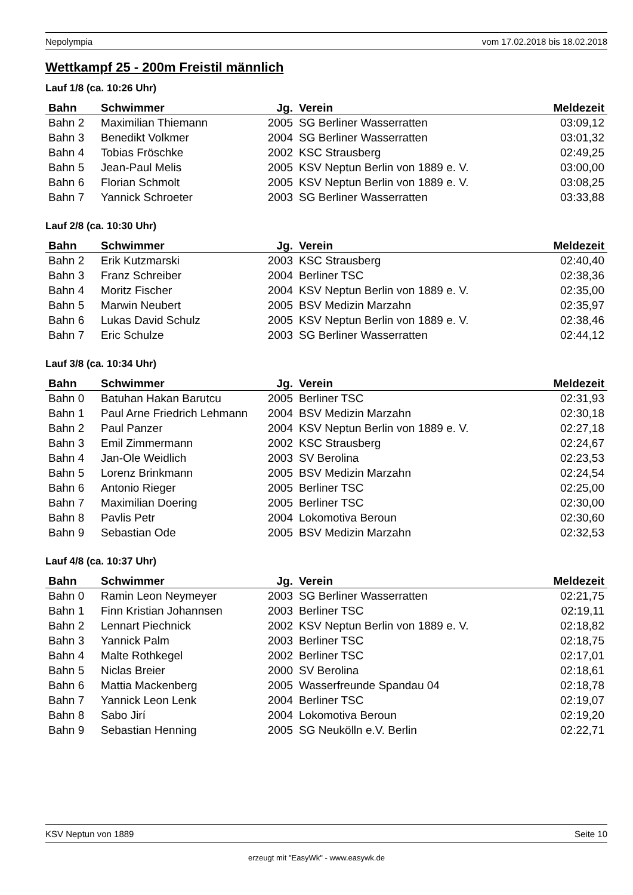Nepolympia vom 17.02.2018 bis 18.02.2018
Wettkampf 25 - 200m Freistil männlich
Lauf 1/8 (ca. 10:26 Uhr)
| Bahn | Schwimmer | Jg. | Verein | Meldezeit |
| --- | --- | --- | --- | --- |
| Bahn 2 | Maximilian Thiemann | 2005 | SG Berliner Wasserratten | 03:09,12 |
| Bahn 3 | Benedikt Volkmer | 2004 | SG Berliner Wasserratten | 03:01,32 |
| Bahn 4 | Tobias Fröschke | 2002 | KSC Strausberg | 02:49,25 |
| Bahn 5 | Jean-Paul Melis | 2005 | KSV Neptun Berlin von 1889 e. V. | 03:00,00 |
| Bahn 6 | Florian Schmolt | 2005 | KSV Neptun Berlin von 1889 e. V. | 03:08,25 |
| Bahn 7 | Yannick Schroeter | 2003 | SG Berliner Wasserratten | 03:33,88 |
Lauf 2/8 (ca. 10:30 Uhr)
| Bahn | Schwimmer | Jg. | Verein | Meldezeit |
| --- | --- | --- | --- | --- |
| Bahn 2 | Erik Kutzmarski | 2003 | KSC Strausberg | 02:40,40 |
| Bahn 3 | Franz Schreiber | 2004 | Berliner TSC | 02:38,36 |
| Bahn 4 | Moritz Fischer | 2004 | KSV Neptun Berlin von 1889 e. V. | 02:35,00 |
| Bahn 5 | Marwin Neubert | 2005 | BSV Medizin Marzahn | 02:35,97 |
| Bahn 6 | Lukas David Schulz | 2005 | KSV Neptun Berlin von 1889 e. V. | 02:38,46 |
| Bahn 7 | Eric Schulze | 2003 | SG Berliner Wasserratten | 02:44,12 |
Lauf 3/8 (ca. 10:34 Uhr)
| Bahn | Schwimmer | Jg. | Verein | Meldezeit |
| --- | --- | --- | --- | --- |
| Bahn 0 | Batuhan Hakan Barutcu | 2005 | Berliner TSC | 02:31,93 |
| Bahn 1 | Paul Arne Friedrich Lehmann | 2004 | BSV Medizin Marzahn | 02:30,18 |
| Bahn 2 | Paul Panzer | 2004 | KSV Neptun Berlin von 1889 e. V. | 02:27,18 |
| Bahn 3 | Emil Zimmermann | 2002 | KSC Strausberg | 02:24,67 |
| Bahn 4 | Jan-Ole Weidlich | 2003 | SV Berolina | 02:23,53 |
| Bahn 5 | Lorenz Brinkmann | 2005 | BSV Medizin Marzahn | 02:24,54 |
| Bahn 6 | Antonio Rieger | 2005 | Berliner TSC | 02:25,00 |
| Bahn 7 | Maximilian Doering | 2005 | Berliner TSC | 02:30,00 |
| Bahn 8 | Pavlis Petr | 2004 | Lokomotiva Beroun | 02:30,60 |
| Bahn 9 | Sebastian Ode | 2005 | BSV Medizin Marzahn | 02:32,53 |
Lauf 4/8 (ca. 10:37 Uhr)
| Bahn | Schwimmer | Jg. | Verein | Meldezeit |
| --- | --- | --- | --- | --- |
| Bahn 0 | Ramin Leon Neymeyer | 2003 | SG Berliner Wasserratten | 02:21,75 |
| Bahn 1 | Finn Kristian Johannsen | 2003 | Berliner TSC | 02:19,11 |
| Bahn 2 | Lennart Piechnick | 2002 | KSV Neptun Berlin von 1889 e. V. | 02:18,82 |
| Bahn 3 | Yannick Palm | 2003 | Berliner TSC | 02:18,75 |
| Bahn 4 | Malte Rothkegel | 2002 | Berliner TSC | 02:17,01 |
| Bahn 5 | Niclas Breier | 2000 | SV Berolina | 02:18,61 |
| Bahn 6 | Mattia Mackenberg | 2005 | Wasserfreunde Spandau 04 | 02:18,78 |
| Bahn 7 | Yannick Leon Lenk | 2004 | Berliner TSC | 02:19,07 |
| Bahn 8 | Sabo Jirí | 2004 | Lokomotiva Beroun | 02:19,20 |
| Bahn 9 | Sebastian Henning | 2005 | SG Neukölln e.V. Berlin | 02:22,71 |
KSV Neptun von 1889 Seite 10
erzeugt mit "EasyWk" - www.easywk.de